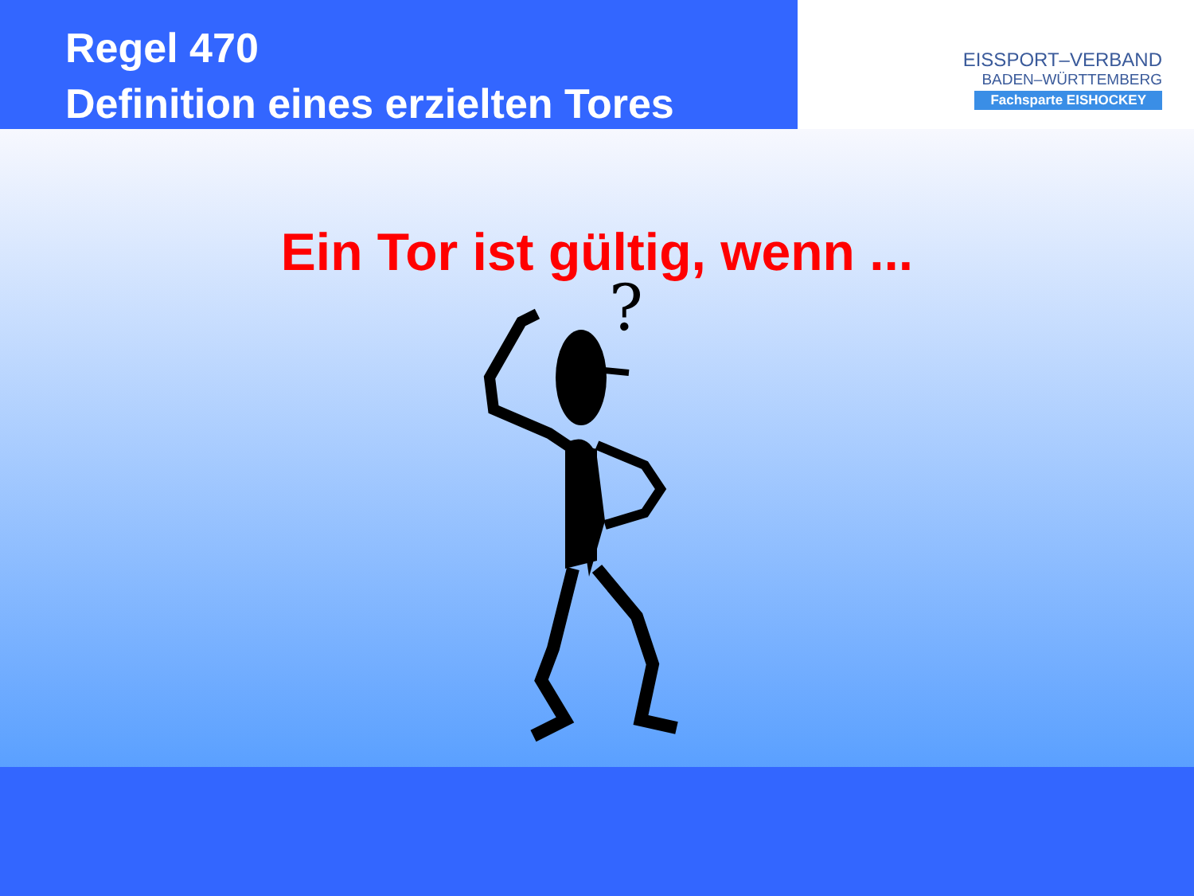Regel 470
Definition eines erzielten Tores
EISSPORT–VERBAND
BADEN–WÜRTTEMBERG
Fachsparte EISHOCKEY
Ein Tor ist gültig, wenn ...
?